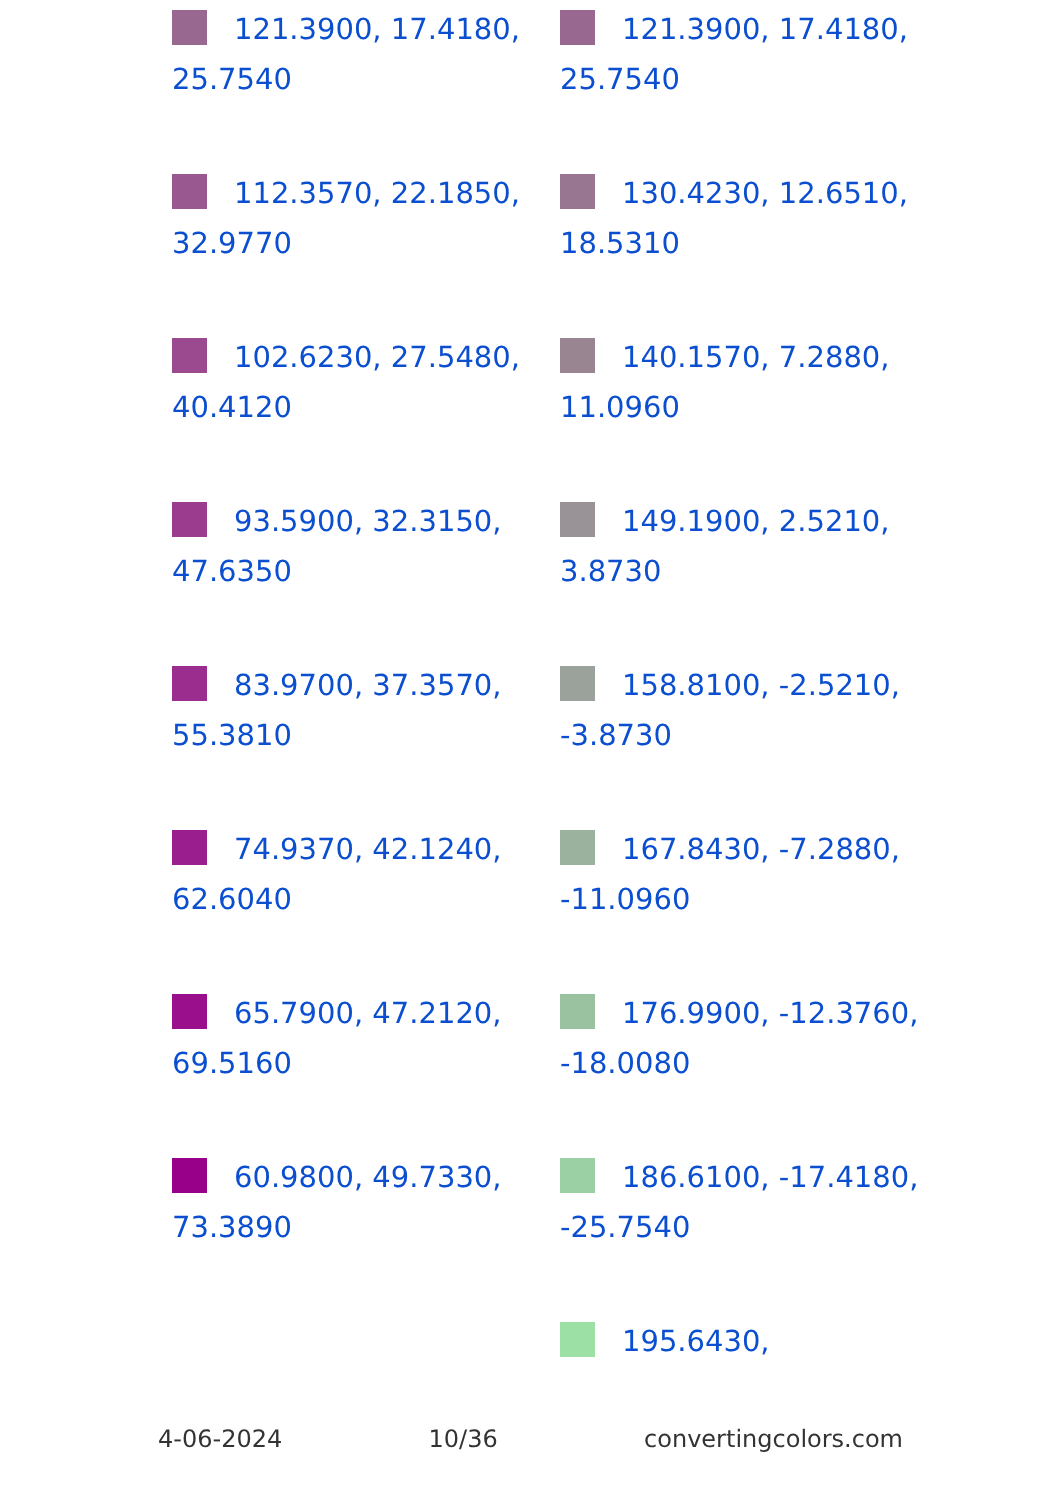121.3900, 17.4180, 25.7540
112.3570, 22.1850, 32.9770
102.6230, 27.5480, 40.4120
93.5900, 32.3150, 47.6350
83.9700, 37.3570, 55.3810
74.9370, 42.1240, 62.6040
65.7900, 47.2120, 69.5160
60.9800, 49.7330, 73.3890
121.3900, 17.4180, 25.7540
130.4230, 12.6510, 18.5310
140.1570, 7.2880, 11.0960
149.1900, 2.5210, 3.8730
158.8100, -2.5210, -3.8730
167.8430, -7.2880, -11.0960
176.9900, -12.3760, -18.0080
186.6100, -17.4180, -25.7540
195.6430,
4-06-2024 10/36 convertingcolors.com